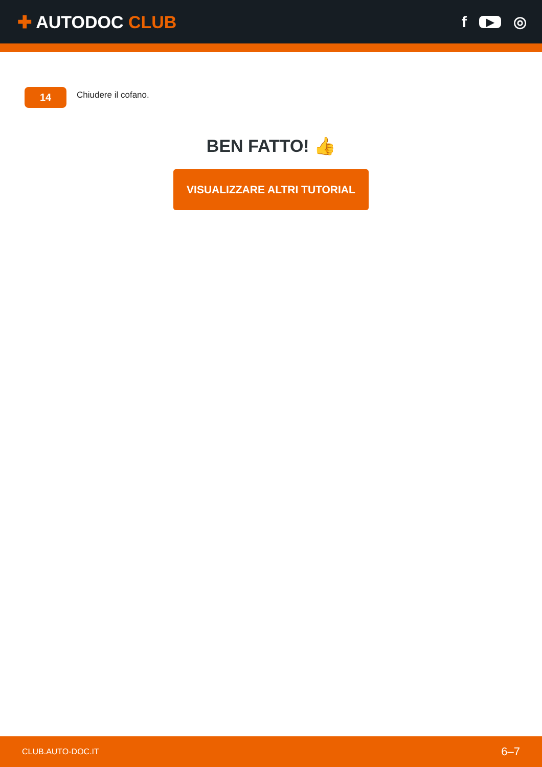✚ AUTODOC CLUB f ▶ ◎
14
Chiudere il cofano.
BEN FATTO! 👍
VISUALIZZARE ALTRI TUTORIAL
CLUB.AUTO-DOC.IT 6–7